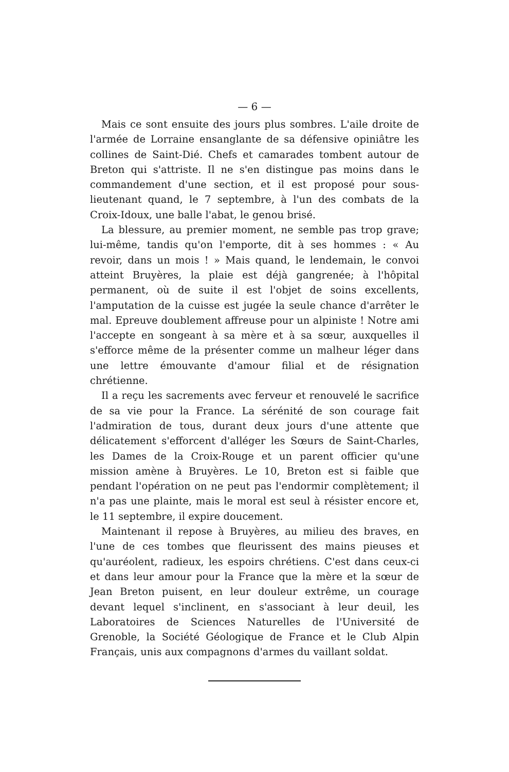— 6 —
Mais ce sont ensuite des jours plus sombres. L'aile droite de l'armée de Lorraine ensanglante de sa défensive opiniâtre les collines de Saint-Dié. Chefs et camarades tombent autour de Breton qui s'attriste. Il ne s'en distingue pas moins dans le commandement d'une section, et il est proposé pour sous-lieutenant quand, le 7 septembre, à l'un des combats de la Croix-Idoux, une balle l'abat, le genou brisé.
La blessure, au premier moment, ne semble pas trop grave; lui-même, tandis qu'on l'emporte, dit à ses hommes : « Au revoir, dans un mois ! » Mais quand, le lendemain, le convoi atteint Bruyères, la plaie est déjà gangrenée; à l'hôpital permanent, où de suite il est l'objet de soins excellents, l'amputation de la cuisse est jugée la seule chance d'arrêter le mal. Epreuve doublement affreuse pour un alpiniste ! Notre ami l'accepte en songeant à sa mère et à sa sœur, auxquelles il s'efforce même de la présenter comme un malheur léger dans une lettre émouvante d'amour filial et de résignation chrétienne.
Il a reçu les sacrements avec ferveur et renouvelé le sacrifice de sa vie pour la France. La sérénité de son courage fait l'admiration de tous, durant deux jours d'une attente que délicatement s'efforcent d'alléger les Sœurs de Saint-Charles, les Dames de la Croix-Rouge et un parent officier qu'une mission amène à Bruyères. Le 10, Breton est si faible que pendant l'opération on ne peut pas l'endormir complètement; il n'a pas une plainte, mais le moral est seul à résister encore et, le 11 septembre, il expire doucement.
Maintenant il repose à Bruyères, au milieu des braves, en l'une de ces tombes que fleurissent des mains pieuses et qu'auréolent, radieux, les espoirs chrétiens. C'est dans ceux-ci et dans leur amour pour la France que la mère et la sœur de Jean Breton puisent, en leur douleur extrême, un courage devant lequel s'inclinent, en s'associant à leur deuil, les Laboratoires de Sciences Naturelles de l'Université de Grenoble, la Société Géologique de France et le Club Alpin Français, unis aux compagnons d'armes du vaillant soldat.